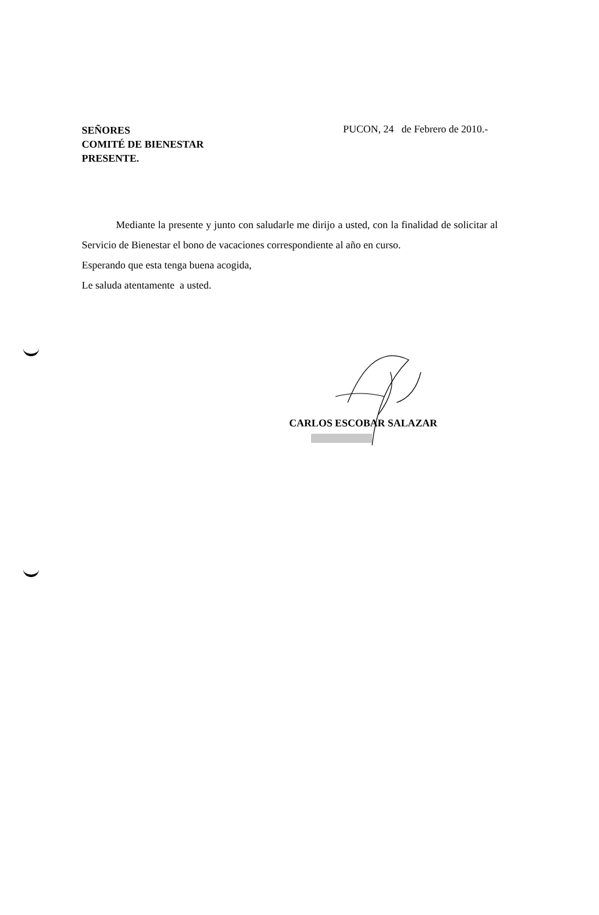SEÑORES
COMITÉ DE BIENESTAR
PRESENTE.
PUCON, 24 de Febrero de 2010.-
Mediante la presente y junto con saludarle me dirijo a usted, con la finalidad de solicitar al Servicio de Bienestar el bono de vacaciones correspondiente al año en curso.
Esperando que esta tenga buena acogida,
Le saluda atentamente a usted.
CARLOS ESCOBAR SALAZAR